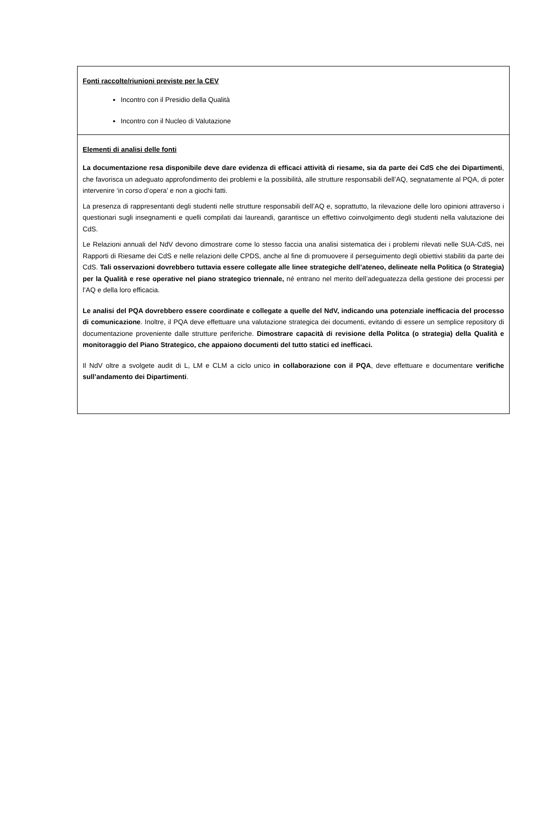| Fonti raccolte/riunioni previste per la CEV Incontro con il Presidio della Qualità Incontro con il Nucleo di Valutazione |
| Elementi di analisi delle fonti La documentazione resa disponibile deve dare evidenza di efficaci attività di riesame, sia da parte dei CdS che dei Dipartimenti , che favorisca un adeguato approfondimento dei problemi e la possibilità, alle strutture responsabili dell’AQ, segnatamente al PQA, di poter intervenire ‘in corso d’opera’ e non a giochi fatti. La presenza di rappresentanti degli studenti nelle strutture responsabili dell’AQ e, soprattutto, la rilevazione delle loro opinioni attraverso i questionari sugli insegnamenti e quelli compilati dai laureandi, garantisce un effettivo coinvolgimento degli studenti nella valutazione dei CdS. Le Relazioni annuali del NdV devono dimostrare come lo stesso faccia una analisi sistematica dei i problemi rilevati nelle SUA-CdS, nei Rapporti di Riesame dei CdS e nelle relazioni delle CPDS, anche al fine di promuovere il perseguimento degli obiettivi stabiliti da parte dei CdS. Tali osservazioni dovrebbero tuttavia essere collegate alle linee strategiche dell’ateneo, delineate nella Politica (o Strategia) per la Qualità e rese operative nel piano strategico triennale, né entrano nel merito dell’adeguatezza della gestione dei processi per l’AQ e della loro efficacia. Le analisi del PQA dovrebbero essere coordinate e collegate a quelle del NdV, indicando una potenziale inefficacia del processo di comunicazione . Inoltre, il PQA deve effettuare una valutazione strategica dei documenti, evitando di essere un semplice repository di documentazione proveniente dalle strutture periferiche. Dimostrare capacità di revisione della Politca (o strategia) della Qualità e monitoraggio del Piano Strategico, che appaiono documenti del tutto statici ed inefficaci. Il NdV oltre a svolgete audit di L, LM e CLM a ciclo unico in collaborazione con il PQA , deve effettuare e documentare verifiche sull’andamento dei Dipartimenti . |